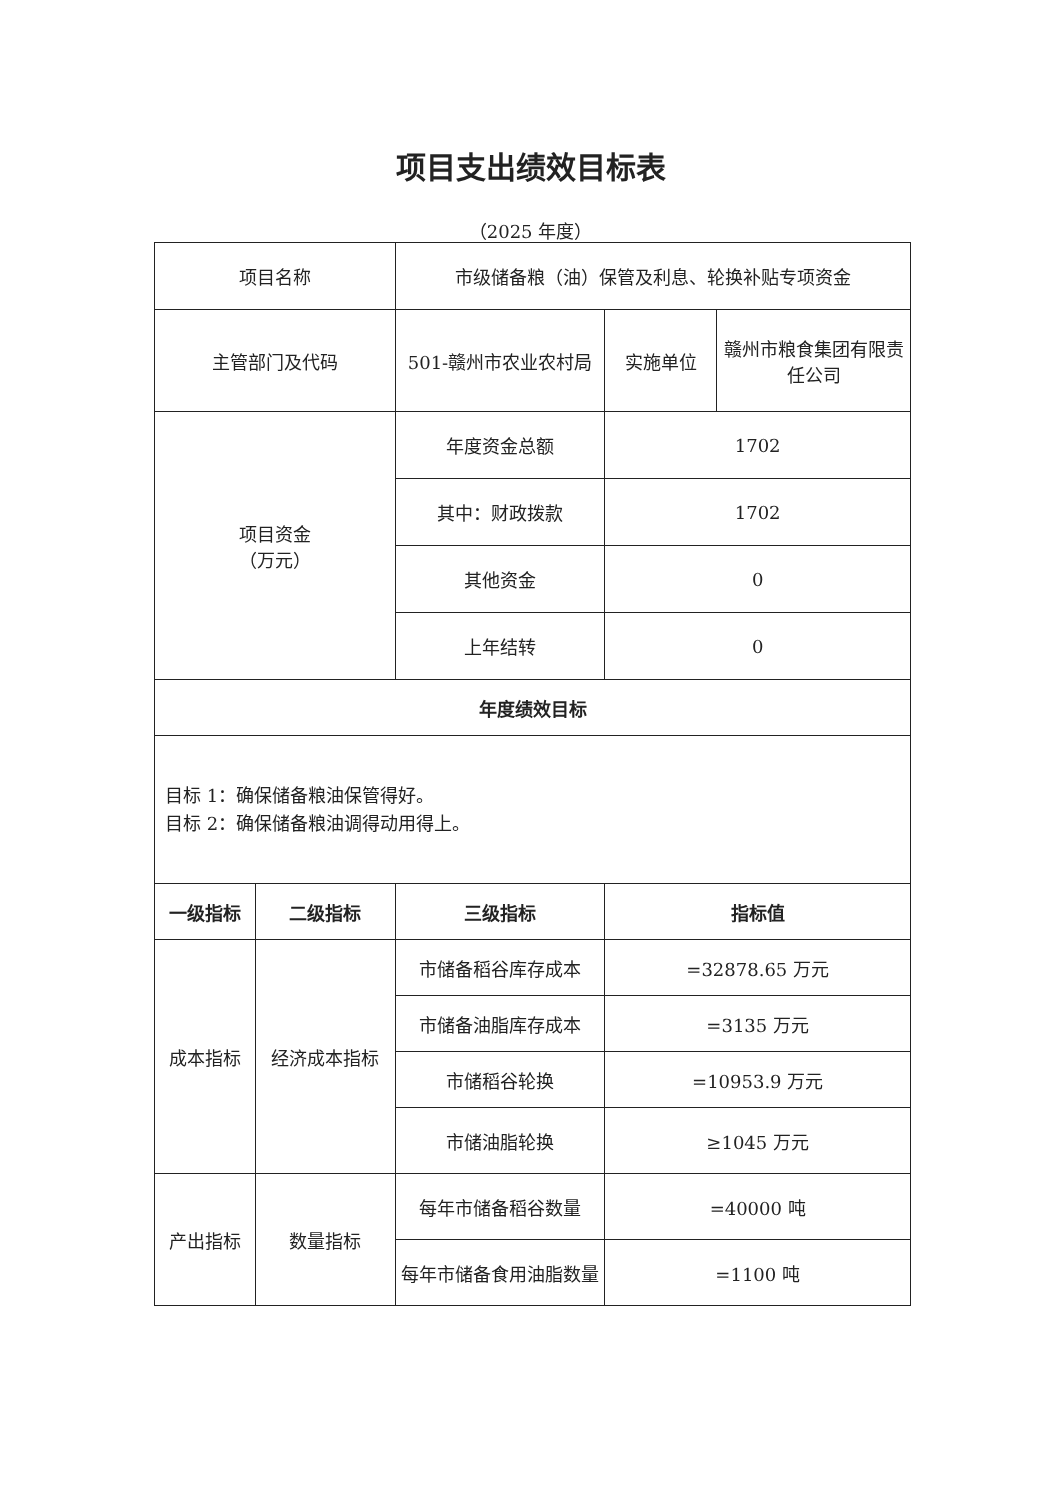项目支出绩效目标表
（2025 年度）
| 项目名称 | | 市级储备粮（油）保管及利息、轮换补贴专项资金 | | |
| 主管部门及代码 | | 501-赣州市农业农村局 | 实施单位 | 赣州市粮食集团有限责任公司 |
| 项目资金 （万元） | | 年度资金总额 | 1702 | |
| | | 其中：财政拨款 | 1702 | |
| | | 其他资金 | 0 | |
| | | 上年结转 | 0 | |
| 年度绩效目标 | | | | |
| 目标 1：确保储备粮油保管得好。 目标 2：确保储备粮油调得动用得上。 | | | | |
| 一级指标 | 二级指标 | 三级指标 | 指标值 | |
| 成本指标 | 经济成本指标 | 市储备稻谷库存成本 | =32878.65 万元 | |
| | | 市储备油脂库存成本 | =3135 万元 | |
| | | 市储稻谷轮换 | =10953.9 万元 | |
| | | 市储油脂轮换 | ≥1045 万元 | |
| 产出指标 | 数量指标 | 每年市储备稻谷数量 | =40000 吨 | |
| | | 每年市储备食用油脂数量 | =1100 吨 | |